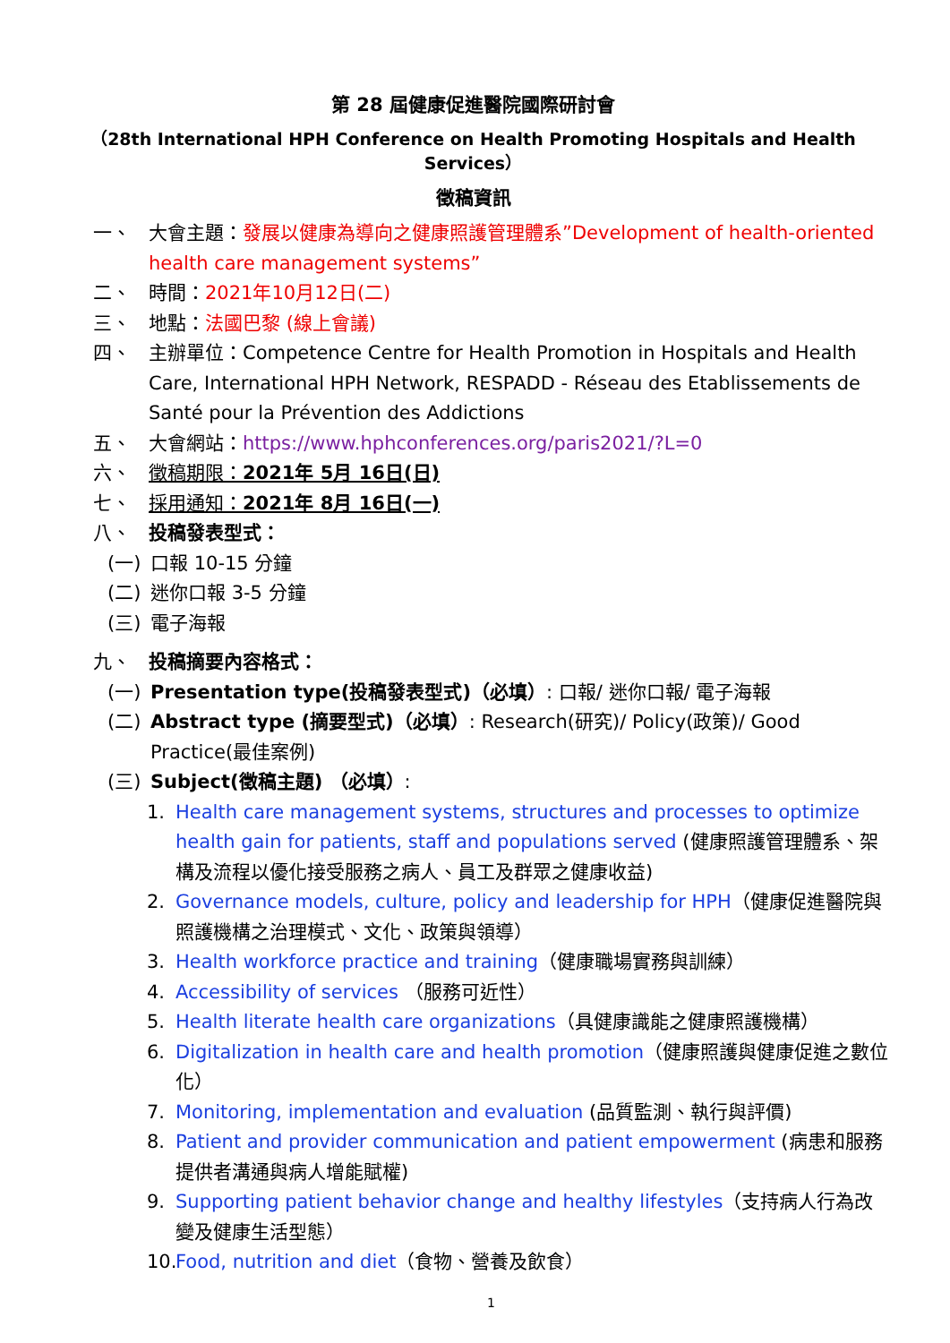第 28 屆健康促進醫院國際研討會
（28th International HPH Conference on Health Promoting Hospitals and Health Services）
徵稿資訊
一、 大會主題：發展以健康為導向之健康照護管理體系”Development of health-oriented health care management systems”
二、 時間：2021年10月12日(二)
三、 地點：法國巴黎 (線上會議)
四、 主辦單位：Competence Centre for Health Promotion in Hospitals and Health Care, International HPH Network, RESPADD - Réseau des Etablissements de Santé pour la Prévention des Addictions
五、 大會網站：https://www.hphconferences.org/paris2021/?L=0
六、 徵稿期限：2021年 5月 16日(日)
七、 採用通知：2021年 8月 16日(一)
八、 投稿發表型式：
(一) 口報 10-15 分鐘
(二) 迷你口報 3-5 分鐘
(三) 電子海報
九、 投稿摘要內容格式：
(一) Presentation type(投稿發表型式)（必填）: 口報/ 迷你口報/ 電子海報
(二) Abstract type (摘要型式)（必填）: Research(研究)/ Policy(政策)/ Good Practice(最佳案例)
(三) Subject(徵稿主題) （必填）:
1. Health care management systems, structures and processes to optimize health gain for patients, staff and populations served (健康照護管理體系、架構及流程以優化接受服務之病人、員工及群眾之健康收益)
2. Governance models, culture, policy and leadership for HPH（健康促進醫院與照護機構之治理模式、文化、政策與領導）
3. Health workforce practice and training（健康職場實務與訓練）
4. Accessibility of services （服務可近性）
5. Health literate health care organizations（具健康識能之健康照護機構）
6. Digitalization in health care and health promotion（健康照護與健康促進之數位化）
7. Monitoring, implementation and evaluation (品質監測、執行與評價)
8. Patient and provider communication and patient empowerment (病患和服務提供者溝通與病人增能賦權)
9. Supporting patient behavior change and healthy lifestyles（支持病人行為改變及健康生活型態）
10. Food, nutrition and diet（食物、營養及飲食）
1